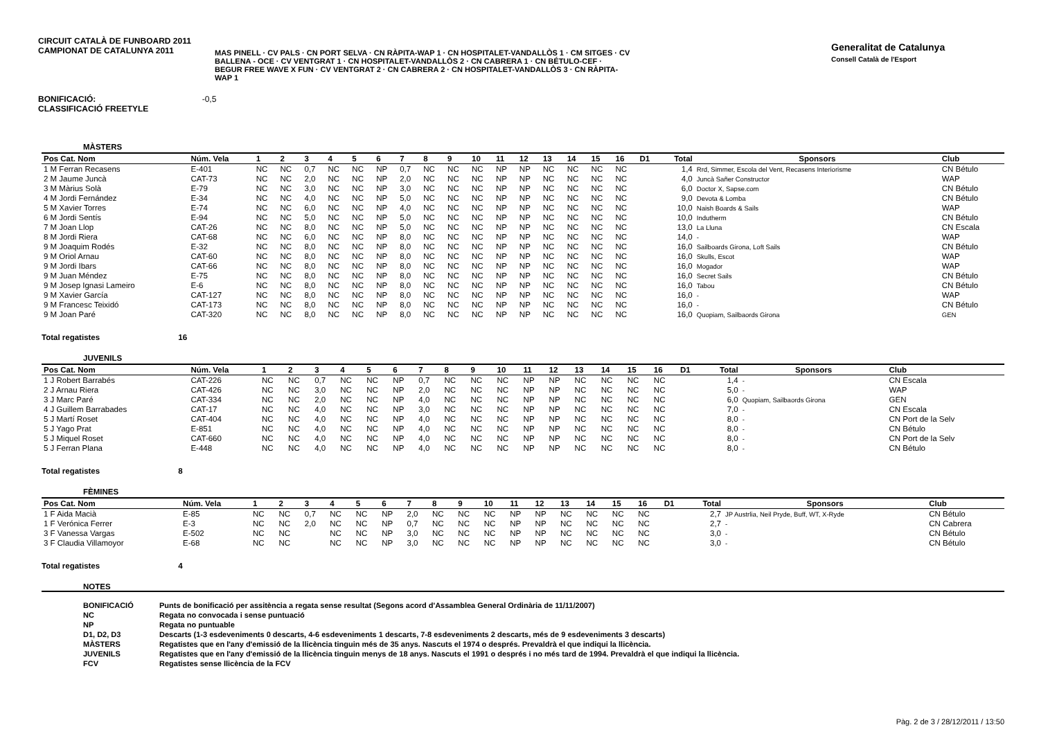CIRCUIT CATALÀ DE FUNBOARD 2011
CAMPIONAT DE CATALUNYA 2011
BONIFICACIÓ: -0,5
CLASSIFICACIÓ FREETYLE
MAS PINELL · CV PALS · CN PORT SELVA · CN RÀPITA-WAP 1 · CN HOSPITALET-VANDALLÒS 1 · CM SITGES · CV BALLENA - OCE · CV VENTGRAT 1 · CN HOSPITALET-VANDALLÒS 2 · CN CABRERA 1 · CN BÉTULO-CEF · BEGUR FREE WAVE X FUN · CV VENTGRAT 2 · CN CABRERA 2 · CN HOSPITALET-VANDALLÒS 3 · CN RÀPITA-WAP 1
Generalitat de Catalunya
Consell Català de l'Esport
MÀSTERS
| Pos Cat. Nom | Núm. Vela | 1 | 2 | 3 | 4 | 5 | 6 | 7 | 8 | 9 | 10 | 11 | 12 | 13 | 14 | 15 | 16 | D1 | Total | Sponsors | Club |
| --- | --- | --- | --- | --- | --- | --- | --- | --- | --- | --- | --- | --- | --- | --- | --- | --- | --- | --- | --- | --- | --- |
| 1 M Ferran Recasens | E-401 | NC | NC | 0,7 | NC | NC | NP | 0,7 | NC | NC | NC | NP | NP | NC | NC | NC | NC | | 1,4 | Rrd, Simmer, Escola del Vent, Recasens Interiorisme | CN Bétulo |
| 2 M Jaume Juncà | CAT-73 | NC | NC | 2,0 | NC | NC | NP | 2,0 | NC | NC | NC | NP | NP | NC | NC | NC | NC | | 4,0 | Juncà Sañer Constructor | WAP |
| 3 M Màrius Solà | E-79 | NC | NC | 3,0 | NC | NC | NP | 3,0 | NC | NC | NC | NP | NP | NC | NC | NC | NC | | 6,0 | Doctor X, Sapse.com | CN Bétulo |
| 4 M Jordi Fernández | E-34 | NC | NC | 4,0 | NC | NC | NP | 5,0 | NC | NC | NC | NP | NP | NC | NC | NC | NC | | 9,0 | Devota & Lomba | CN Bétulo |
| 5 M Xavier Torres | E-74 | NC | NC | 6,0 | NC | NC | NP | 4,0 | NC | NC | NC | NP | NP | NC | NC | NC | NC | | 10,0 | Naish Boards & Sails | WAP |
| 6 M Jordi Sentís | E-94 | NC | NC | 5,0 | NC | NC | NP | 5,0 | NC | NC | NC | NP | NP | NC | NC | NC | NC | | 10,0 | Indutherm | CN Bétulo |
| 7 M Joan Llop | CAT-26 | NC | NC | 8,0 | NC | NC | NP | 5,0 | NC | NC | NC | NP | NP | NC | NC | NC | NC | | 13,0 | La Lluna | CN Escala |
| 8 M Jordi Riera | CAT-68 | NC | NC | 6,0 | NC | NC | NP | 8,0 | NC | NC | NC | NP | NP | NC | NC | NC | NC | | 14,0 | - | WAP |
| 9 M Joaquim Rodés | E-32 | NC | NC | 8,0 | NC | NC | NP | 8,0 | NC | NC | NC | NP | NP | NC | NC | NC | NC | | 16,0 | Sailboards Girona, Loft Sails | CN Bétulo |
| 9 M Oriol Arnau | CAT-60 | NC | NC | 8,0 | NC | NC | NP | 8,0 | NC | NC | NC | NP | NP | NC | NC | NC | NC | | 16,0 | Skulls, Escot | WAP |
| 9 M Jordi Ibars | CAT-66 | NC | NC | 8,0 | NC | NC | NP | 8,0 | NC | NC | NC | NP | NP | NC | NC | NC | NC | | 16,0 | Mogador | WAP |
| 9 M Juan Méndez | E-75 | NC | NC | 8,0 | NC | NC | NP | 8,0 | NC | NC | NC | NP | NP | NC | NC | NC | NC | | 16,0 | Secret Sails | CN Bétulo |
| 9 M Josep Ignasi Lameiro | E-6 | NC | NC | 8,0 | NC | NC | NP | 8,0 | NC | NC | NC | NP | NP | NC | NC | NC | NC | | 16,0 | Tabou | CN Bétulo |
| 9 M Xavier García | CAT-127 | NC | NC | 8,0 | NC | NC | NP | 8,0 | NC | NC | NC | NP | NP | NC | NC | NC | NC | | 16,0 | - | WAP |
| 9 M Francesc Teixidó | CAT-173 | NC | NC | 8,0 | NC | NC | NP | 8,0 | NC | NC | NC | NP | NP | NC | NC | NC | NC | | 16,0 | - | CN Bétulo |
| 9 M Joan Paré | CAT-320 | NC | NC | 8,0 | NC | NC | NP | 8,0 | NC | NC | NC | NP | NP | NC | NC | NC | NC | | 16,0 | Quopiam, Sailbaords Girona | GEN |
Total regatistes 16
JUVENILS
| Pos Cat. Nom | Núm. Vela | 1 | 2 | 3 | 4 | 5 | 6 | 7 | 8 | 9 | 10 | 11 | 12 | 13 | 14 | 15 | 16 | D1 | Total | Sponsors | Club |
| --- | --- | --- | --- | --- | --- | --- | --- | --- | --- | --- | --- | --- | --- | --- | --- | --- | --- | --- | --- | --- | --- |
| 1 J Robert Barrabés | CAT-226 | NC | NC | 0,7 | NC | NC | NP | 0,7 | NC | NC | NC | NP | NP | NC | NC | NC | NC | | 1,4 | - | CN Escala |
| 2 J Arnau Riera | CAT-426 | NC | NC | 3,0 | NC | NC | NP | 2,0 | NC | NC | NC | NP | NP | NC | NC | NC | NC | | 5,0 | - | WAP |
| 3 J Marc Paré | CAT-334 | NC | NC | 2,0 | NC | NC | NP | 4,0 | NC | NC | NC | NP | NP | NC | NC | NC | NC | | 6,0 | Quopiam, Sailbaords Girona | GEN |
| 4 J Guillem Barrabades | CAT-17 | NC | NC | 4,0 | NC | NC | NP | 3,0 | NC | NC | NC | NP | NP | NC | NC | NC | NC | | 7,0 | - | CN Escala |
| 5 J Martí Roset | CAT-404 | NC | NC | 4,0 | NC | NC | NP | 4,0 | NC | NC | NC | NP | NP | NC | NC | NC | NC | | 8,0 | - | CN Port de la Selv |
| 5 J Yago Prat | E-851 | NC | NC | 4,0 | NC | NC | NP | 4,0 | NC | NC | NC | NP | NP | NC | NC | NC | NC | | 8,0 | - | CN Bétulo |
| 5 J Miquel Roset | CAT-660 | NC | NC | 4,0 | NC | NC | NP | 4,0 | NC | NC | NC | NP | NP | NC | NC | NC | NC | | 8,0 | - | CN Port de la Selv |
| 5 J Ferran Plana | E-448 | NC | NC | 4,0 | NC | NC | NP | 4,0 | NC | NC | NC | NP | NP | NC | NC | NC | NC | | 8,0 | - | CN Bétulo |
Total regatistes 8
FÈMINES
| Pos Cat. Nom | Núm. Vela | 1 | 2 | 3 | 4 | 5 | 6 | 7 | 8 | 9 | 10 | 11 | 12 | 13 | 14 | 15 | 16 | D1 | Total | Sponsors | Club |
| --- | --- | --- | --- | --- | --- | --- | --- | --- | --- | --- | --- | --- | --- | --- | --- | --- | --- | --- | --- | --- | --- |
| 1 F Aida Macià | E-85 | NC | NC | 0,7 | NC | NC | NP | 2,0 | NC | NC | NC | NP | NP | NC | NC | NC | NC | | 2,7 | JP Austrlia, Neil Pryde, Buff, WT, X-Ryde | CN Bétulo |
| 1 F Verónica Ferrer | E-3 | NC | NC | 2,0 | NC | NC | NP | 0,7 | NC | NC | NC | NP | NP | NC | NC | NC | NC | | 2,7 | - | CN Cabrera |
| 3 F Vanessa Vargas | E-502 | NC | NC | | NC | NC | NP | 3,0 | NC | NC | NC | NP | NP | NC | NC | NC | NC | | 3,0 | - | CN Bétulo |
| 3 F Claudia Villamoyor | E-68 | NC | NC | | NC | NC | NP | 3,0 | NC | NC | NC | NP | NP | NC | NC | NC | NC | | 3,0 | - | CN Bétulo |
Total regatistes 4
NOTES
| BONIFICACIÓ | Punts de bonificació per assitència a regata sense resultat (Segons acord d'Assamblea General Ordinària de 11/11/2007) |
| NC | Regata no convocada i sense puntuació |
| NP | Regata no puntuable |
| D1, D2, D3 | Descarts (1-3 esdeveniments 0 descarts, 4-6 esdeveniments 1 descarts, 7-8 esdeveniments 2 descarts, més de 9 esdeveniments 3 descarts) |
| MÀSTERS | Regatistes que en l'any d'emissió de la llicència tinguin més de 35 anys. Nascuts el 1974 o després. Prevaldrà el que indiqui la llicència. |
| JUVENILS | Regatistes que en l'any d'emissió de la llicència tinguin menys de 18 anys. Nascuts el 1991 o després i no més tard de 1994. Prevaldrà el que indiqui la llicència. |
| FCV | Regatistes sense llicència de la FCV |
Pàg. 2 de 3 / 28/12/2011 / 13:50